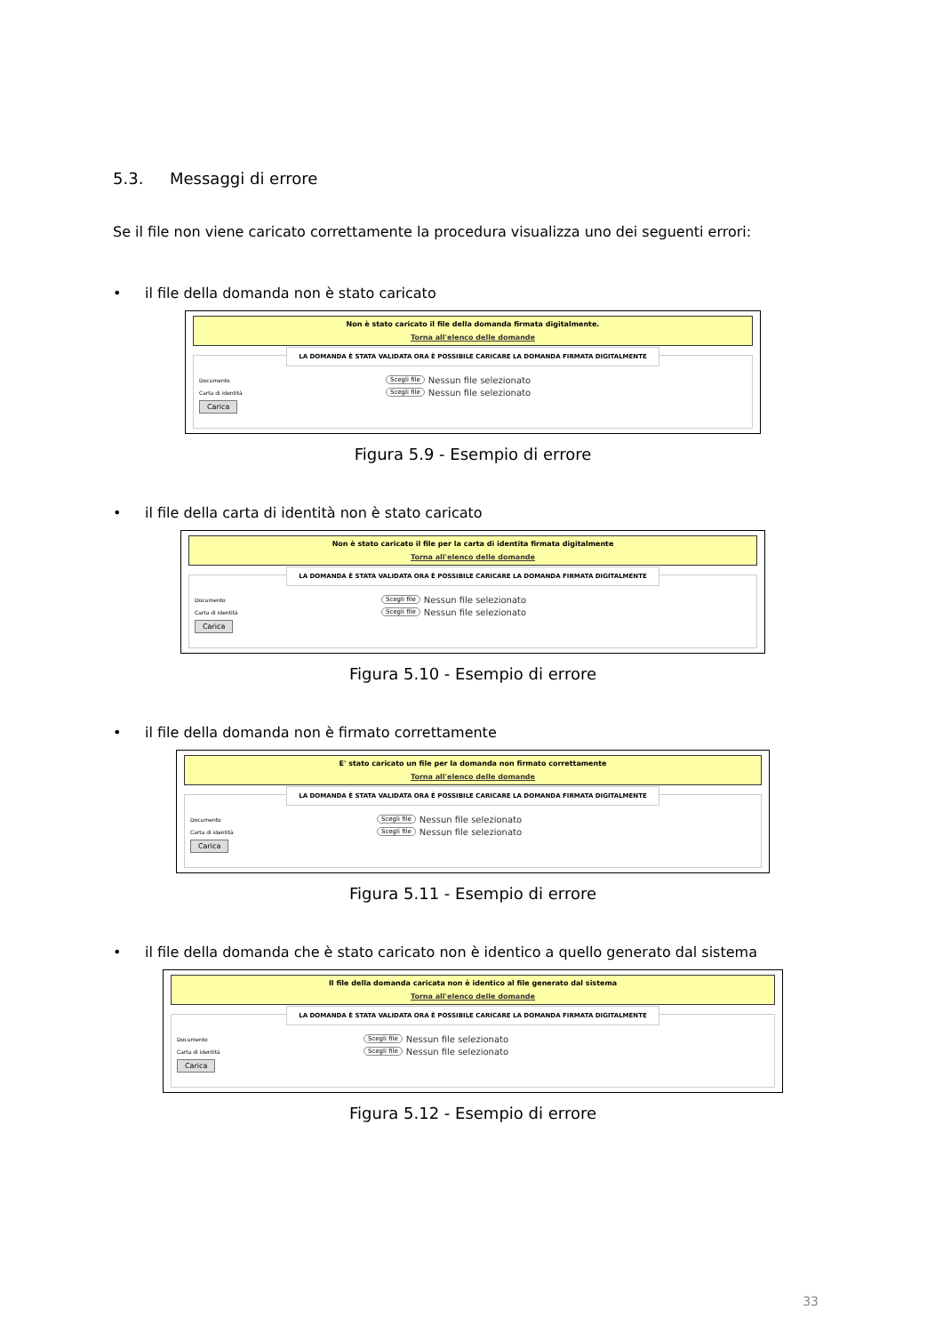5.3. Messaggi di errore
Se il file non viene caricato correttamente la procedura visualizza uno dei seguenti errori:
• il file della domanda non è stato caricato
Non è stato caricato il file della domanda firmata digitalmente.
Torna all'elenco delle domande
LA DOMANDA È STATA VALIDATA ORA È POSSIBILE CARICARE LA DOMANDA FIRMATA DIGITALMENTE
Documento Scegli file Nessun file selezionato
Carta di identità Scegli file Nessun file selezionato
Carica
Figura 5.9 - Esempio di errore
• il file della carta di identità non è stato caricato
Non è stato caricato il file per la carta di identita firmata digitalmente
Torna all'elenco delle domande
LA DOMANDA È STATA VALIDATA ORA È POSSIBILE CARICARE LA DOMANDA FIRMATA DIGITALMENTE
Documento Scegli file Nessun file selezionato
Carta di identità Scegli file Nessun file selezionato
Carica
Figura 5.10 - Esempio di errore
• il file della domanda non è firmato correttamente
E' stato caricato un file per la domanda non firmato correttamente
Torna all'elenco delle domande
LA DOMANDA È STATA VALIDATA ORA È POSSIBILE CARICARE LA DOMANDA FIRMATA DIGITALMENTE
Documento Scegli file Nessun file selezionato
Carta di identità Scegli file Nessun file selezionato
Carica
Figura 5.11 - Esempio di errore
• il file della domanda che è stato caricato non è identico a quello generato dal sistema
Il file della domanda caricata non è identico al file generato dal sistema
Torna all'elenco delle domande
LA DOMANDA È STATA VALIDATA ORA È POSSIBILE CARICARE LA DOMANDA FIRMATA DIGITALMENTE
Documento Scegli file Nessun file selezionato
Carta di identità Scegli file Nessun file selezionato
Carica
Figura 5.12 - Esempio di errore
33